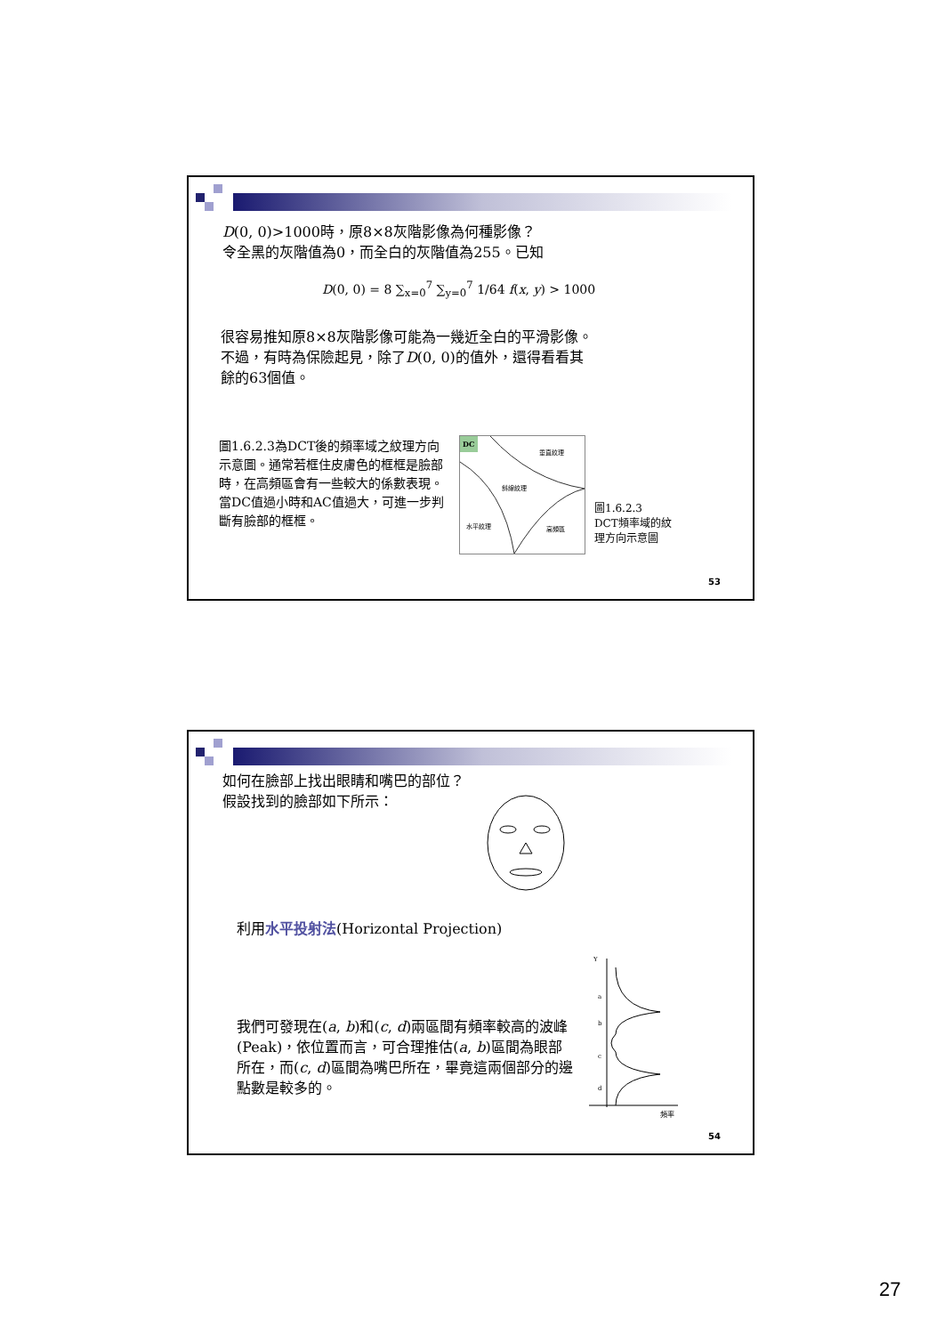D(0, 0)>1000時，原8×8灰階影像為何種影像？
令全黑的灰階值為0，而全白的灰階值為255。已知
D(0, 0) = 8 ∑<sub>x=0</sub><sup>7</sup> ∑<sub>y=0</sub><sup>7</sup> 1/64 f(x, y) > 1000
很容易推知原8×8灰階影像可能為一幾近全白的平滑影像。
不過，有時為保險起見，除了D(0, 0)的值外，還得看看其
餘的63個值。
圖1.6.2.3為DCT後的頻率域之紋理方向示意圖。通常若框住皮膚色的框框是臉部時，在高頻區會有一些較大的係數表現。當DC值過小時和AC值過大，可進一步判斷有臉部的框框。
DC
垂直紋理
斜線紋理
水平紋理
高頻區
圖1.6.2.3
DCT頻率域的紋
理方向示意圖
53
如何在臉部上找出眼睛和嘴巴的部位？
假設找到的臉部如下所示：
利用水平投射法(Horizontal Projection)
我們可發現在(a, b)和(c, d)兩區間有頻率較高的波峰(Peak)，依位置而言，可合理推估(a, b)區間為眼部所在，而(c, d)區間為嘴巴所在，畢竟這兩個部分的邊點數是較多的。
Y
a
b
c
d
頻率
54
27